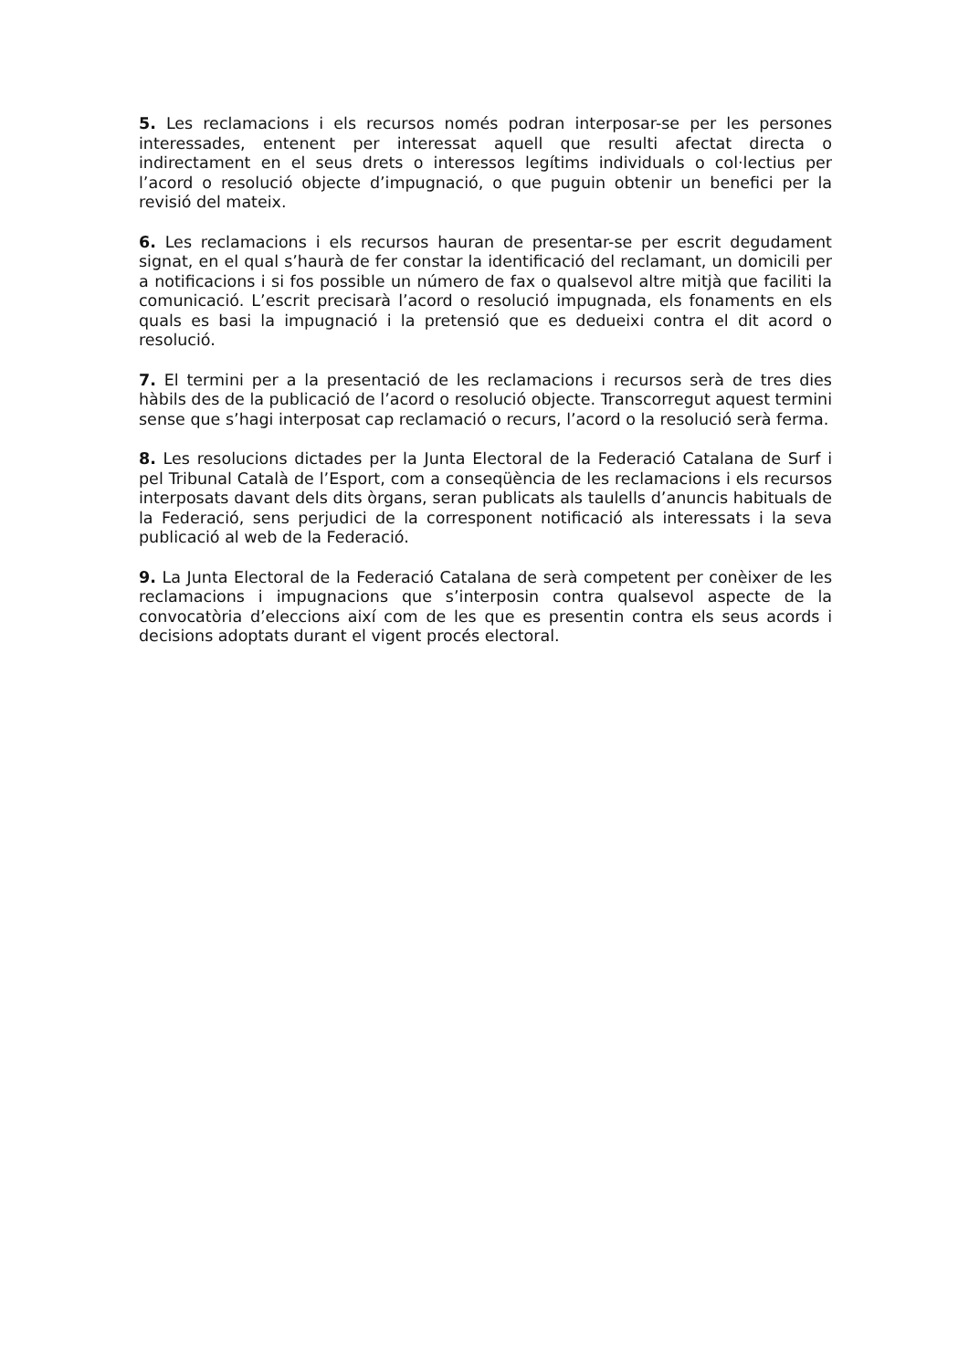5. Les reclamacions i els recursos només podran interposar-se per les persones interessades, entenent per interessat aquell que resulti afectat directa o indirectament en el seus drets o interessos legítims individuals o col·lectius per l’acord o resolució objecte d’impugnació, o que puguin obtenir un benefici per la revisió del mateix.
6. Les reclamacions i els recursos hauran de presentar-se per escrit degudament signat, en el qual s’haurà de fer constar la identificació del reclamant, un domicili per a notificacions i si fos possible un número de fax o qualsevol altre mitjà que faciliti la comunicació. L’escrit precisarà l’acord o resolució impugnada, els fonaments en els quals es basi la impugnació i la pretensió que es dedueixi contra el dit acord o resolució.
7. El termini per a la presentació de les reclamacions i recursos serà de tres dies hàbils des de la publicació de l’acord o resolució objecte. Transcorregut aquest termini sense que s’hagi interposat cap reclamació o recurs, l’acord o la resolució serà ferma.
8. Les resolucions dictades per la Junta Electoral de la Federació Catalana de Surf i pel Tribunal Català de l’Esport, com a conseqüència de les reclamacions i els recursos interposats davant dels dits òrgans, seran publicats als taulells d’anuncis habituals de la Federació, sens perjudici de la corresponent notificació als interessats i la seva publicació al web de la Federació.
9. La Junta Electoral de la Federació Catalana de serà competent per conèixer de les reclamacions i impugnacions que s’interposin contra qualsevol aspecte de la convocatòria d’eleccions així com de les que es presentin contra els seus acords i decisions adoptats durant el vigent procés electoral.